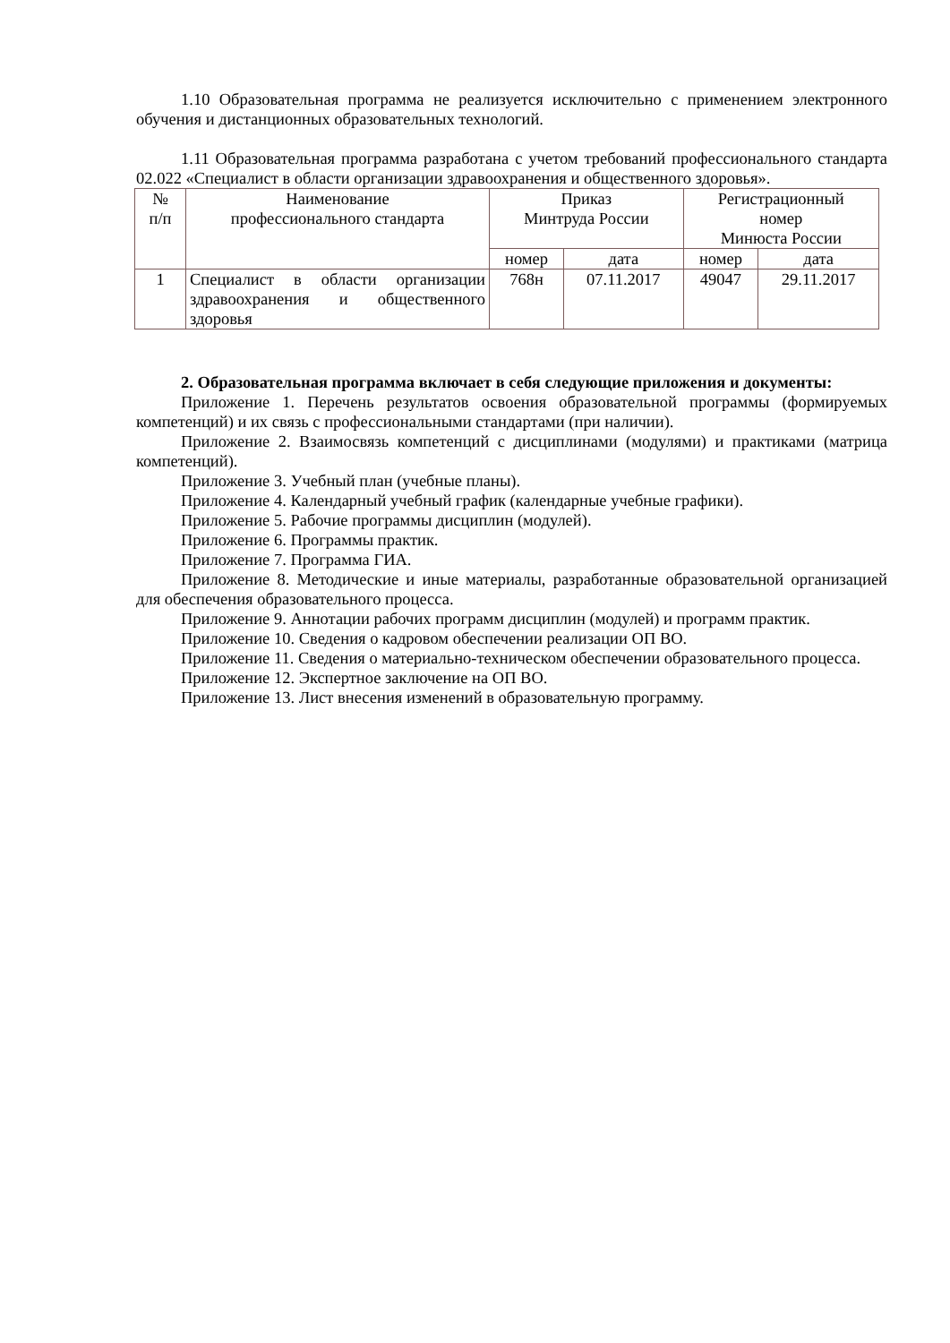1.10 Образовательная программа не реализуется исключительно с применением электронного обучения и дистанционных образовательных технологий.
1.11 Образовательная программа разработана с учетом требований профессионального стандарта 02.022 «Специалист в области организации здравоохранения и общественного здоровья».
| № п/п | Наименование профессионального стандарта | Приказ Минтруда России | | Регистрационный номер Минюста России | |
| | | номер | дата | номер | дата |
| 1 | Специалист в области организации здравоохранения и общественного здоровья | 768н | 07.11.2017 | 49047 | 29.11.2017 |
2. Образовательная программа включает в себя следующие приложения и документы:
Приложение 1. Перечень результатов освоения образовательной программы (формируемых компетенций) и их связь с профессиональными стандартами (при наличии).
Приложение 2. Взаимосвязь компетенций с дисциплинами (модулями) и практиками (матрица компетенций).
Приложение 3. Учебный план (учебные планы).
Приложение 4. Календарный учебный график (календарные учебные графики).
Приложение 5. Рабочие программы дисциплин (модулей).
Приложение 6. Программы практик.
Приложение 7. Программа ГИА.
Приложение 8. Методические и иные материалы, разработанные образовательной организацией для обеспечения образовательного процесса.
Приложение 9. Аннотации рабочих программ дисциплин (модулей) и программ практик.
Приложение 10. Сведения о кадровом обеспечении реализации ОП ВО.
Приложение 11. Сведения о материально-техническом обеспечении образовательного процесса.
Приложение 12. Экспертное заключение на ОП ВО.
Приложение 13. Лист внесения изменений в образовательную программу.